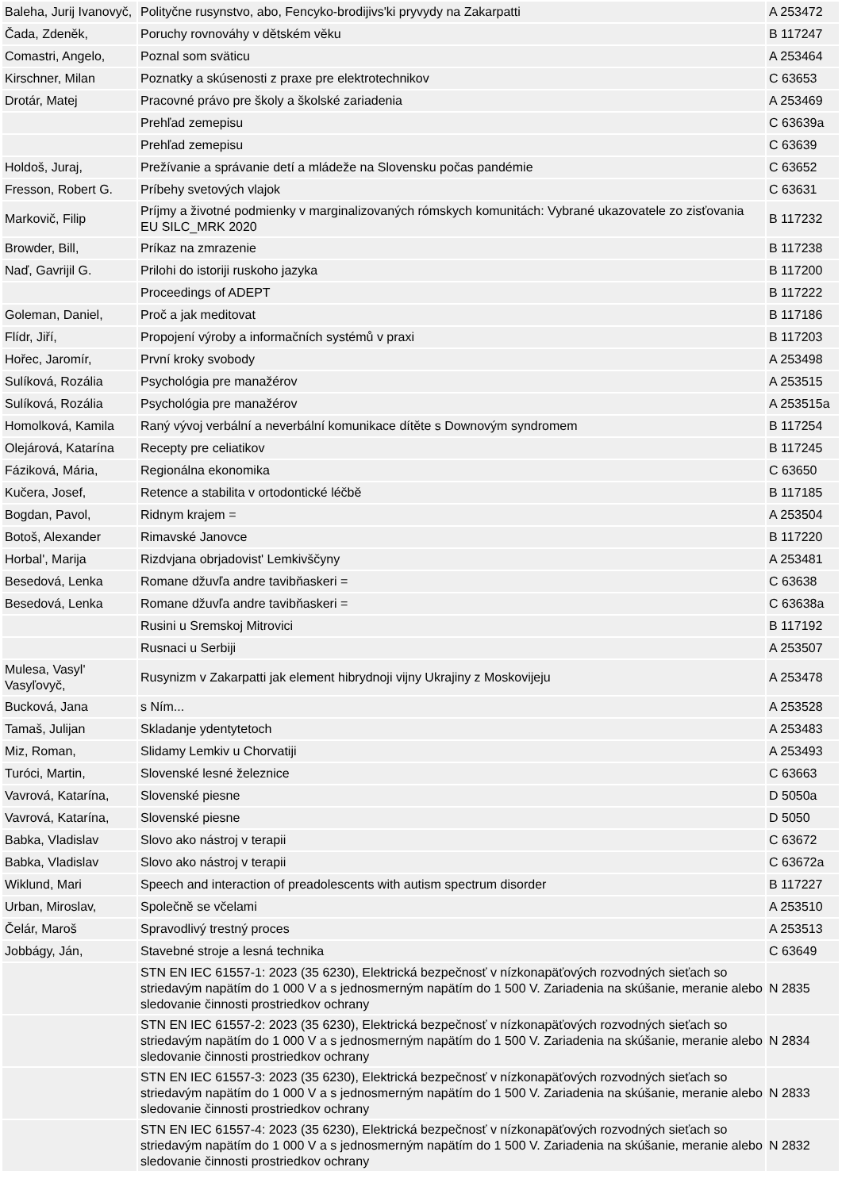| Baleha, Jurij Ivanovyč, | Polityčne rusynstvo, abo, Fencyko-brodijivs'ki pryvydy na Zakarpatti | A 253472 |
| Čada, Zdeněk, | Poruchy rovnováhy v dětském věku | B 117247 |
| Comastri, Angelo, | Poznal som sväticu | A 253464 |
| Kirschner, Milan | Poznatky a skúsenosti z praxe pre elektrotechnikov | C 63653 |
| Drotár, Matej | Pracovné právo pre školy a školské zariadenia | A 253469 |
| | Prehľad zemepisu | C 63639a |
| | Prehľad zemepisu | C 63639 |
| Holdoš, Juraj, | Prežívanie a správanie detí a mládeže na Slovensku počas pandémie | C 63652 |
| Fresson, Robert G. | Príbehy svetových vlajok | C 63631 |
| Markovič, Filip | Príjmy a životné podmienky v marginalizovaných rómskych komunitách: Vybrané ukazovatele zo zisťovania EU SILC_MRK 2020 | B 117232 |
| Browder, Bill, | Príkaz na zmrazenie | B 117238 |
| Naď, Gavrijil G. | Prilohi do istoriji ruskoho jazyka | B 117200 |
| | Proceedings of ADEPT | B 117222 |
| Goleman, Daniel, | Proč a jak meditovat | B 117186 |
| Flídr, Jiří, | Propojení výroby a informačních systémů v praxi | B 117203 |
| Hořec, Jaromír, | První kroky svobody | A 253498 |
| Sulíková, Rozália | Psychológia pre manažérov | A 253515 |
| Sulíková, Rozália | Psychológia pre manažérov | A 253515a |
| Homolková, Kamila | Raný vývoj verbální a neverbální komunikace dítěte s Downovým syndromem | B 117254 |
| Olejárová, Katarína | Recepty pre celiatikov | B 117245 |
| Fáziková, Mária, | Regionálna ekonomika | C 63650 |
| Kučera, Josef, | Retence a stabilita v ortodontické léčbě | B 117185 |
| Bogdan, Pavol, | Ridnym krajem = | A 253504 |
| Botoš, Alexander | Rimavské Janovce | B 117220 |
| Horbal', Marija | Rizdvjana obrjadovist' Lemkivščyny | A 253481 |
| Besedová, Lenka | Romane džuvľa andre tavibňaskeri = | C 63638 |
| Besedová, Lenka | Romane džuvľa andre tavibňaskeri = | C 63638a |
| | Rusini u Sremskoj Mitrovici | B 117192 |
| | Rusnaci u Serbiji | A 253507 |
| Mulesa, Vasyl' Vasyľovyč, | Rusynizm v Zakarpatti jak element hibrydnoji vijny Ukrajiny z Moskovijeju | A 253478 |
| Bucková, Jana | s Ním... | A 253528 |
| Tamaš, Julijan | Skladanje ydentytetoch | A 253483 |
| Miz, Roman, | Slidamy Lemkiv u Chorvatiji | A 253493 |
| Turóci, Martin, | Slovenské lesné železnice | C 63663 |
| Vavrová, Katarína, | Slovenské piesne | D 5050a |
| Vavrová, Katarína, | Slovenské piesne | D 5050 |
| Babka, Vladislav | Slovo ako nástroj v terapii | C 63672 |
| Babka, Vladislav | Slovo ako nástroj v terapii | C 63672a |
| Wiklund, Mari | Speech and interaction of preadolescents with autism spectrum disorder | B 117227 |
| Urban, Miroslav, | Společně se včelami | A 253510 |
| Čelár, Maroš | Spravodlivý trestný proces | A 253513 |
| Jobbágy, Ján, | Stavebné stroje a lesná technika | C 63649 |
| | STN EN IEC 61557-1: 2023 (35 6230), Elektrická bezpečnosť v nízkonapäťových rozvodných sieťach so striedavým napätím do 1 000 V a s jednosmerným napätím do 1 500 V. Zariadenia na skúšanie, meranie alebo sledovanie činnosti prostriedkov ochrany | N 2835 |
| | STN EN IEC 61557-2: 2023 (35 6230), Elektrická bezpečnosť v nízkonapäťových rozvodných sieťach so striedavým napätím do 1 000 V a s jednosmerným napätím do 1 500 V. Zariadenia na skúšanie, meranie alebo sledovanie činnosti prostriedkov ochrany | N 2834 |
| | STN EN IEC 61557-3: 2023 (35 6230), Elektrická bezpečnosť v nízkonapäťových rozvodných sieťach so striedavým napätím do 1 000 V a s jednosmerným napätím do 1 500 V. Zariadenia na skúšanie, meranie alebo sledovanie činnosti prostriedkov ochrany | N 2833 |
| | STN EN IEC 61557-4: 2023 (35 6230), Elektrická bezpečnosť v nízkonapäťových rozvodných sieťach so striedavým napätím do 1 000 V a s jednosmerným napätím do 1 500 V. Zariadenia na skúšanie, meranie alebo sledovanie činnosti prostriedkov ochrany | N 2832 |